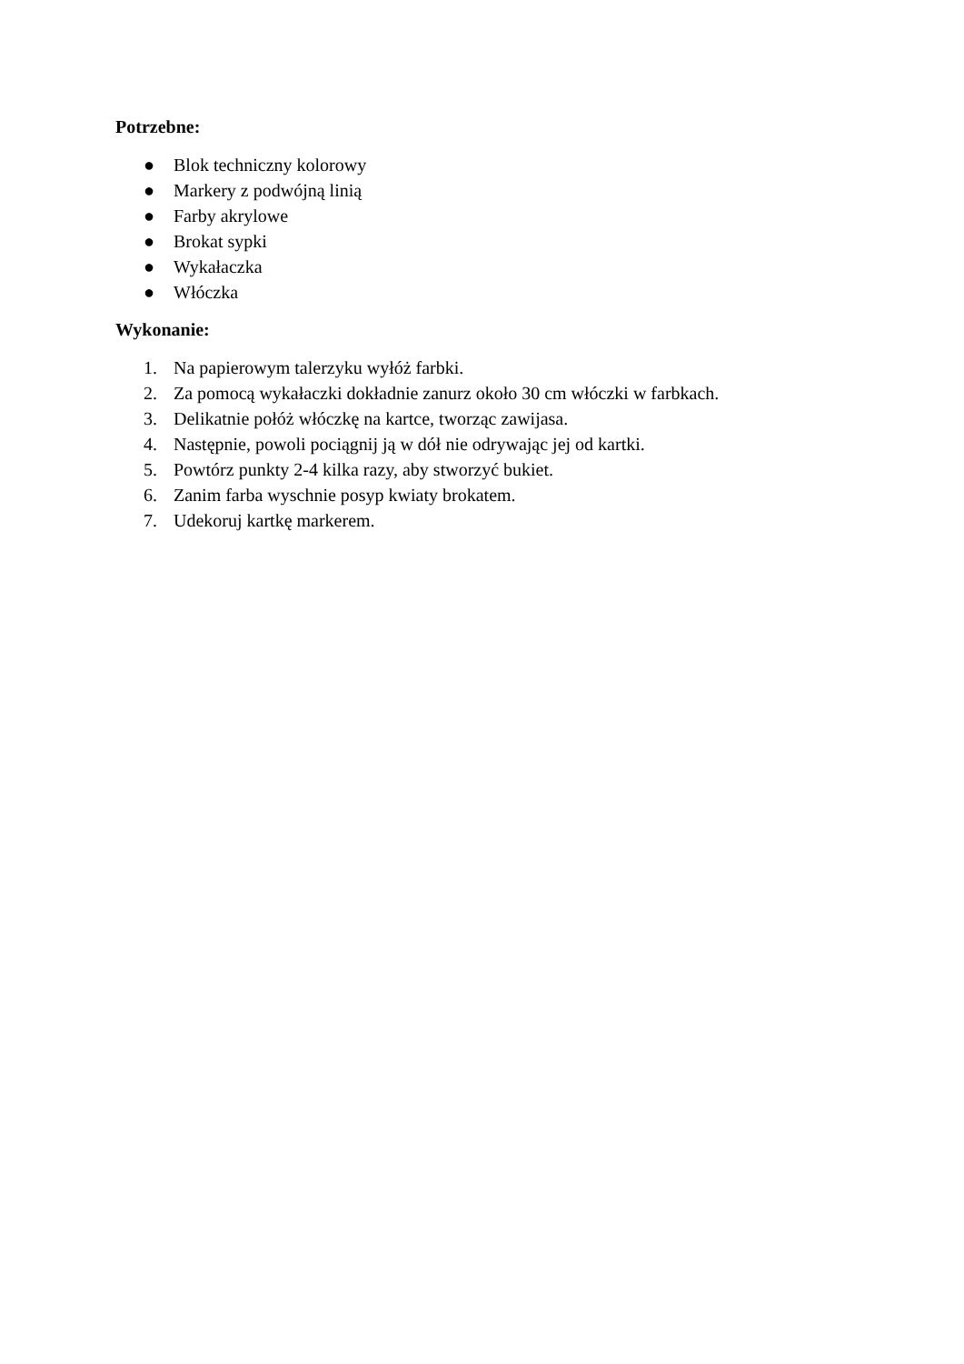Potrzebne:
● Blok techniczny kolorowy
● Markery z podwójną linią
● Farby akrylowe
● Brokat sypki
● Wykałaczka
● Włóczka
Wykonanie:
1. Na papierowym talerzyku wyłóż farbki.
2. Za pomocą wykałaczki dokładnie zanurz około 30 cm włóczki w farbkach.
3. Delikatnie połóż włóczkę na kartce, tworząc zawijasa.
4. Następnie, powoli pociągnij ją w dół nie odrywając jej od kartki.
5. Powtórz punkty 2-4 kilka razy, aby stworzyć bukiet.
6. Zanim farba wyschnie posyp kwiaty brokatem.
7. Udekoruj kartkę markerem.